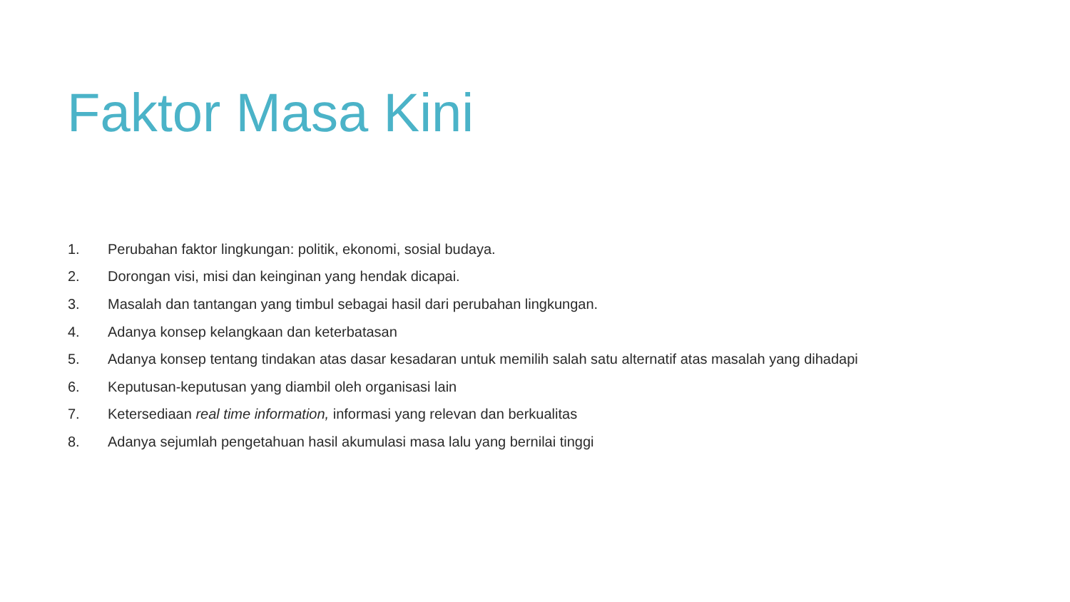Faktor Masa Kini
1. Perubahan faktor lingkungan: politik, ekonomi, sosial budaya.
2. Dorongan visi, misi dan keinginan yang hendak dicapai.
3. Masalah dan tantangan yang timbul sebagai hasil dari perubahan lingkungan.
4. Adanya konsep kelangkaan dan keterbatasan
5. Adanya konsep tentang tindakan atas dasar kesadaran untuk memilih salah satu alternatif atas masalah yang dihadapi
6. Keputusan-keputusan yang diambil oleh organisasi lain
7. Ketersediaan real time information, informasi yang relevan dan berkualitas
8. Adanya sejumlah pengetahuan hasil akumulasi masa lalu yang bernilai tinggi